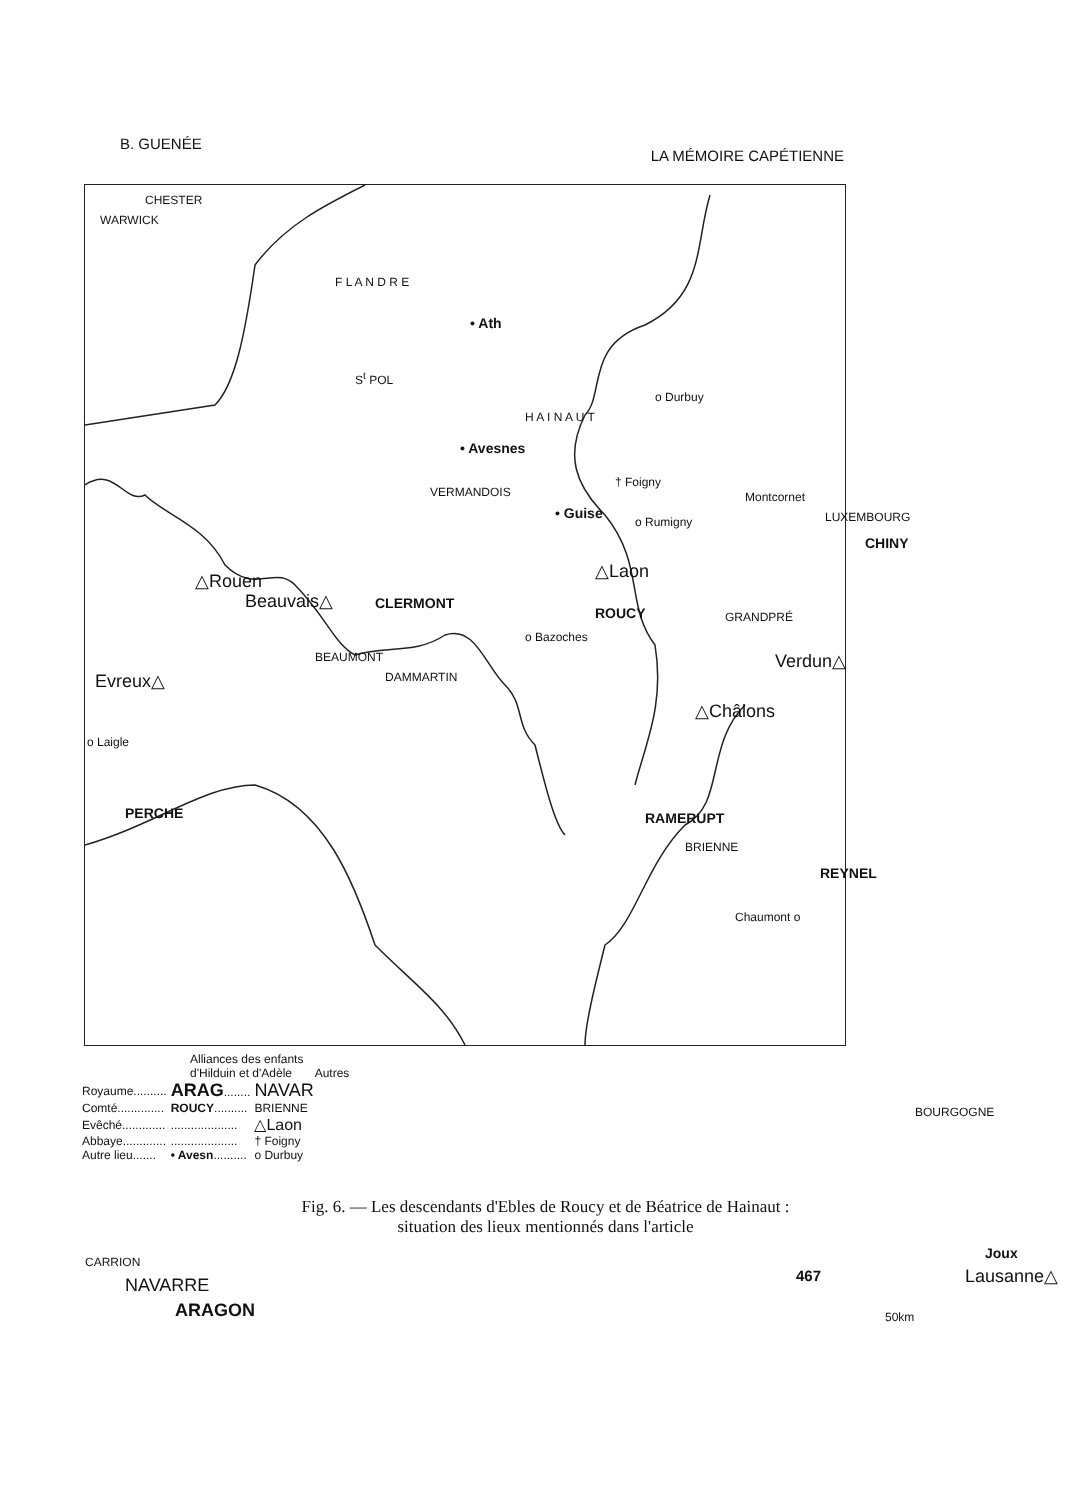B. GUENÉE LA MÉMOIRE CAPÉTIENNE
CHESTER
WARWICK
F L A N D R E
S<sup>t</sup> POL
• Ath
H A I N A U T
• Avesnes
o Durbuy
VERMANDOIS
• Guise
† Foigny
o Rumigny
Montcornet
LUXEMBOURG
CHINY
△Rouen
Beauvais△ CLERMONT
△Laon
ROUCY
o Bazoches
GRANDPRÉ
Verdun△
BEAUMONT
DAMMARTIN
Evreux△
△Châlons
o Laigle
PERCHE RAMERUPT
BRIENNE
REYNEL
Chaumont o
BOURGOGNE
Joux
Lausanne△
CARRION
NAVARRE
ARAGON 50km
Alliances des enfants
d'Hilduin et d'Adèle Autres
| Royaume.......... | ARAG ........ | NAVAR |
| Comté.............. | ROUCY .......... | BRIENNE |
| Evêché............. | .................... | △Laon |
| Abbaye............. | .................... | † Foigny |
| Autre lieu....... | • Avesn .......... | o Durbuy |
Fig. 6. — Les descendants d'Ebles de Roucy et de Béatrice de Hainaut :
situation des lieux mentionnés dans l'article
467